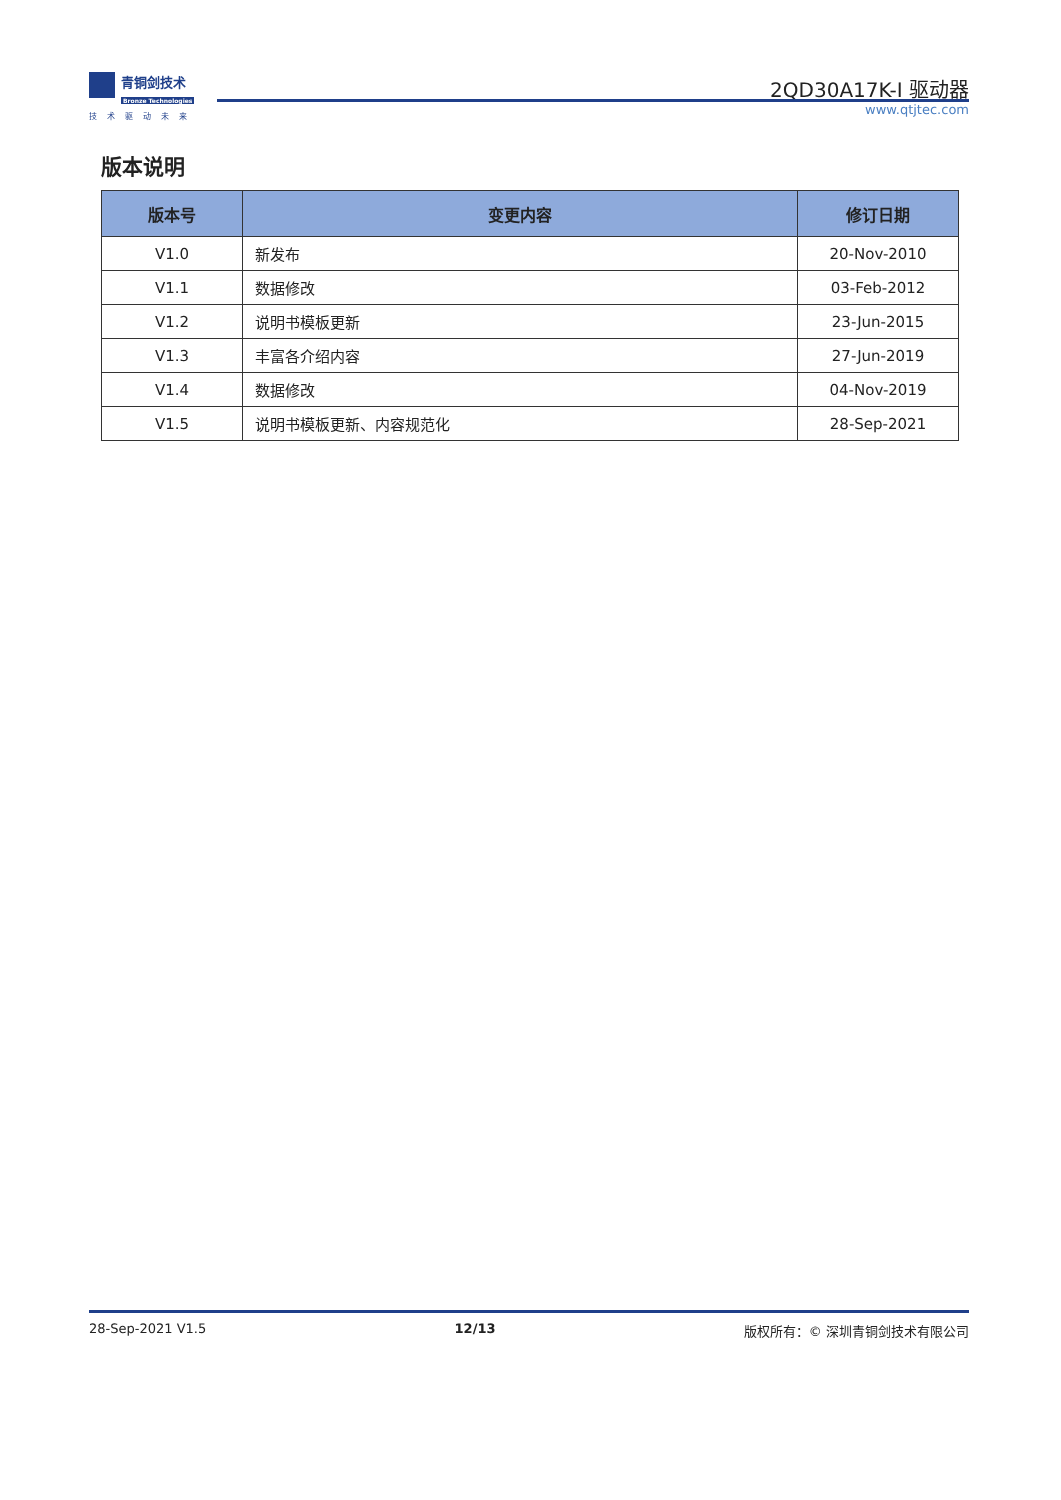青铜剑技术
Bronze Technologies
技术驱动未来
2QD30A17K-I 驱动器
www.qtjtec.com
版本说明
| 版本号 | 变更内容 | 修订日期 |
| --- | --- | --- |
| V1.0 | 新发布 | 20-Nov-2010 |
| V1.1 | 数据修改 | 03-Feb-2012 |
| V1.2 | 说明书模板更新 | 23-Jun-2015 |
| V1.3 | 丰富各介绍内容 | 27-Jun-2019 |
| V1.4 | 数据修改 | 04-Nov-2019 |
| V1.5 | 说明书模板更新、内容规范化 | 28-Sep-2021 |
28-Sep-2021 V1.5 12/13 版权所有：© 深圳青铜剑技术有限公司